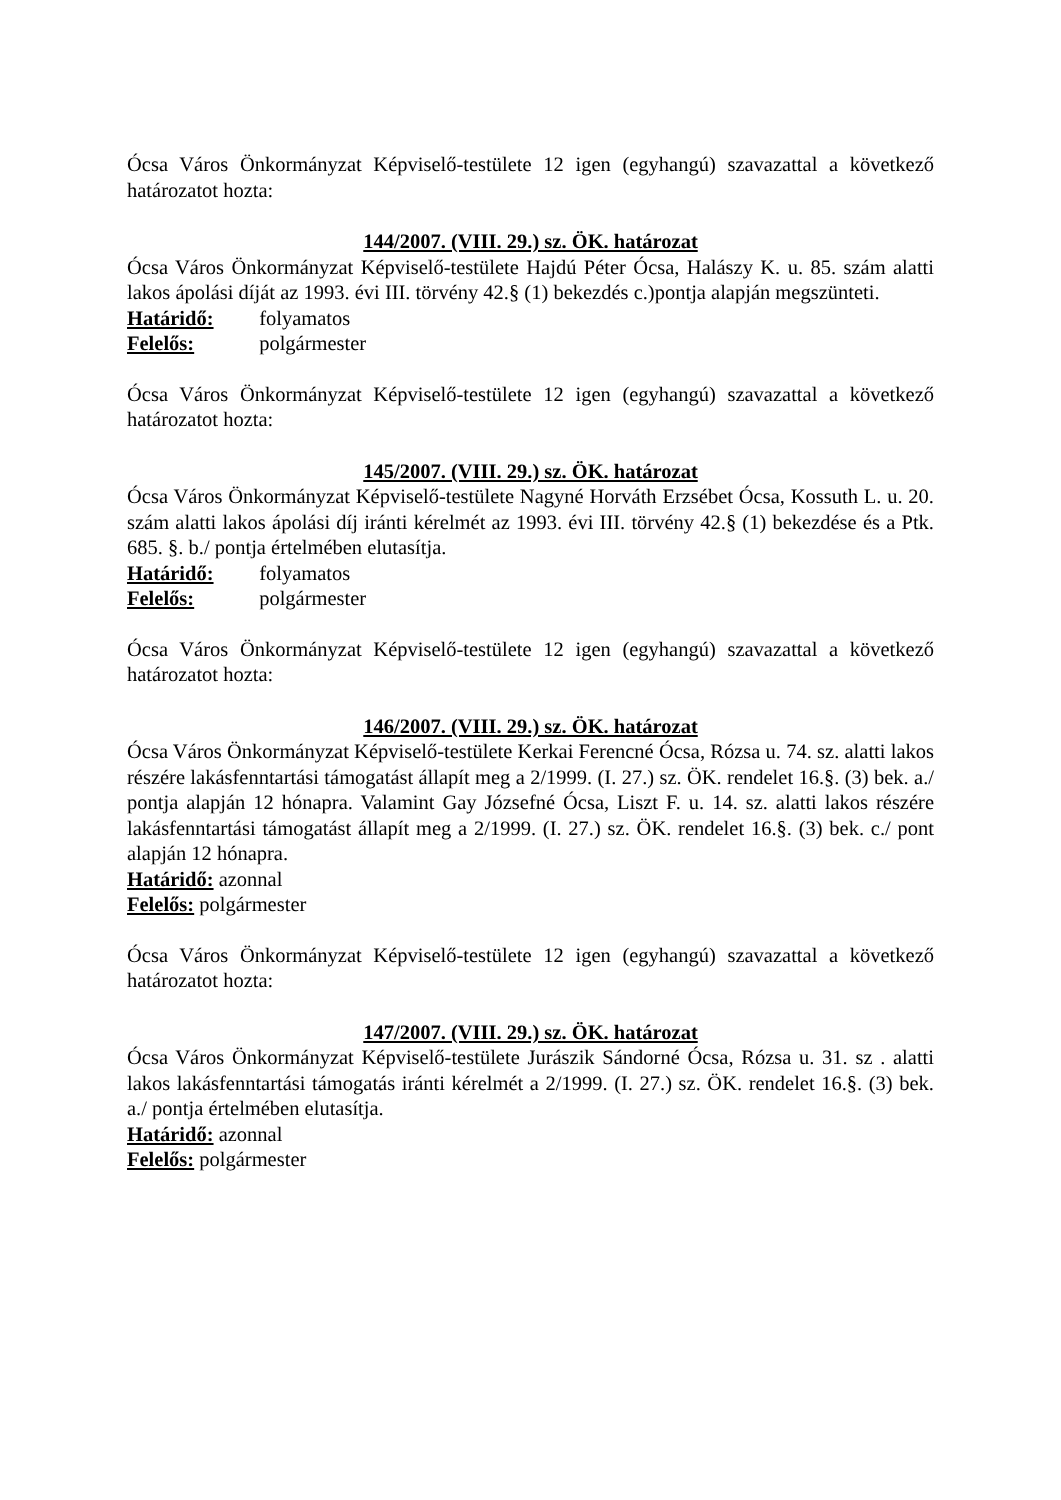Ócsa Város Önkormányzat Képviselő-testülete 12 igen (egyhangú) szavazattal a következő határozatot hozta:
144/2007. (VIII. 29.) sz. ÖK. határozat
Ócsa Város Önkormányzat Képviselő-testülete Hajdú Péter Ócsa, Halászy K. u. 85. szám alatti lakos ápolási díját az 1993. évi III. törvény 42.§ (1) bekezdés c.)pontja alapján megszünteti.
Határidő: folyamatos
Felelős: polgármester
Ócsa Város Önkormányzat Képviselő-testülete 12 igen (egyhangú) szavazattal a következő határozatot hozta:
145/2007. (VIII. 29.) sz. ÖK. határozat
Ócsa Város Önkormányzat Képviselő-testülete Nagyné Horváth Erzsébet Ócsa, Kossuth L. u. 20. szám alatti lakos ápolási díj iránti kérelmét az 1993. évi III. törvény 42.§ (1) bekezdése és a Ptk. 685. §. b./ pontja értelmében elutasítja.
Határidő: folyamatos
Felelős: polgármester
Ócsa Város Önkormányzat Képviselő-testülete 12 igen (egyhangú) szavazattal a következő határozatot hozta:
146/2007. (VIII. 29.) sz. ÖK. határozat
Ócsa Város Önkormányzat Képviselő-testülete Kerkai Ferencné Ócsa, Rózsa u. 74. sz. alatti lakos részére lakásfenntartási támogatást állapít meg a 2/1999. (I. 27.) sz. ÖK. rendelet 16.§. (3) bek. a./ pontja alapján 12 hónapra. Valamint Gay Józsefné Ócsa, Liszt F. u. 14. sz. alatti lakos részére lakásfenntartási támogatást állapít meg a 2/1999. (I. 27.) sz. ÖK. rendelet 16.§. (3) bek. c./ pont alapján 12 hónapra.
Határidő: azonnal
Felelős: polgármester
Ócsa Város Önkormányzat Képviselő-testülete 12 igen (egyhangú) szavazattal a következő határozatot hozta:
147/2007. (VIII. 29.) sz. ÖK. határozat
Ócsa Város Önkormányzat Képviselő-testülete Jurászik Sándorné Ócsa, Rózsa u. 31. sz . alatti lakos lakásfenntartási támogatás iránti kérelmét a 2/1999. (I. 27.) sz. ÖK. rendelet 16.§. (3) bek. a./ pontja értelmében elutasítja.
Határidő: azonnal
Felelős: polgármester